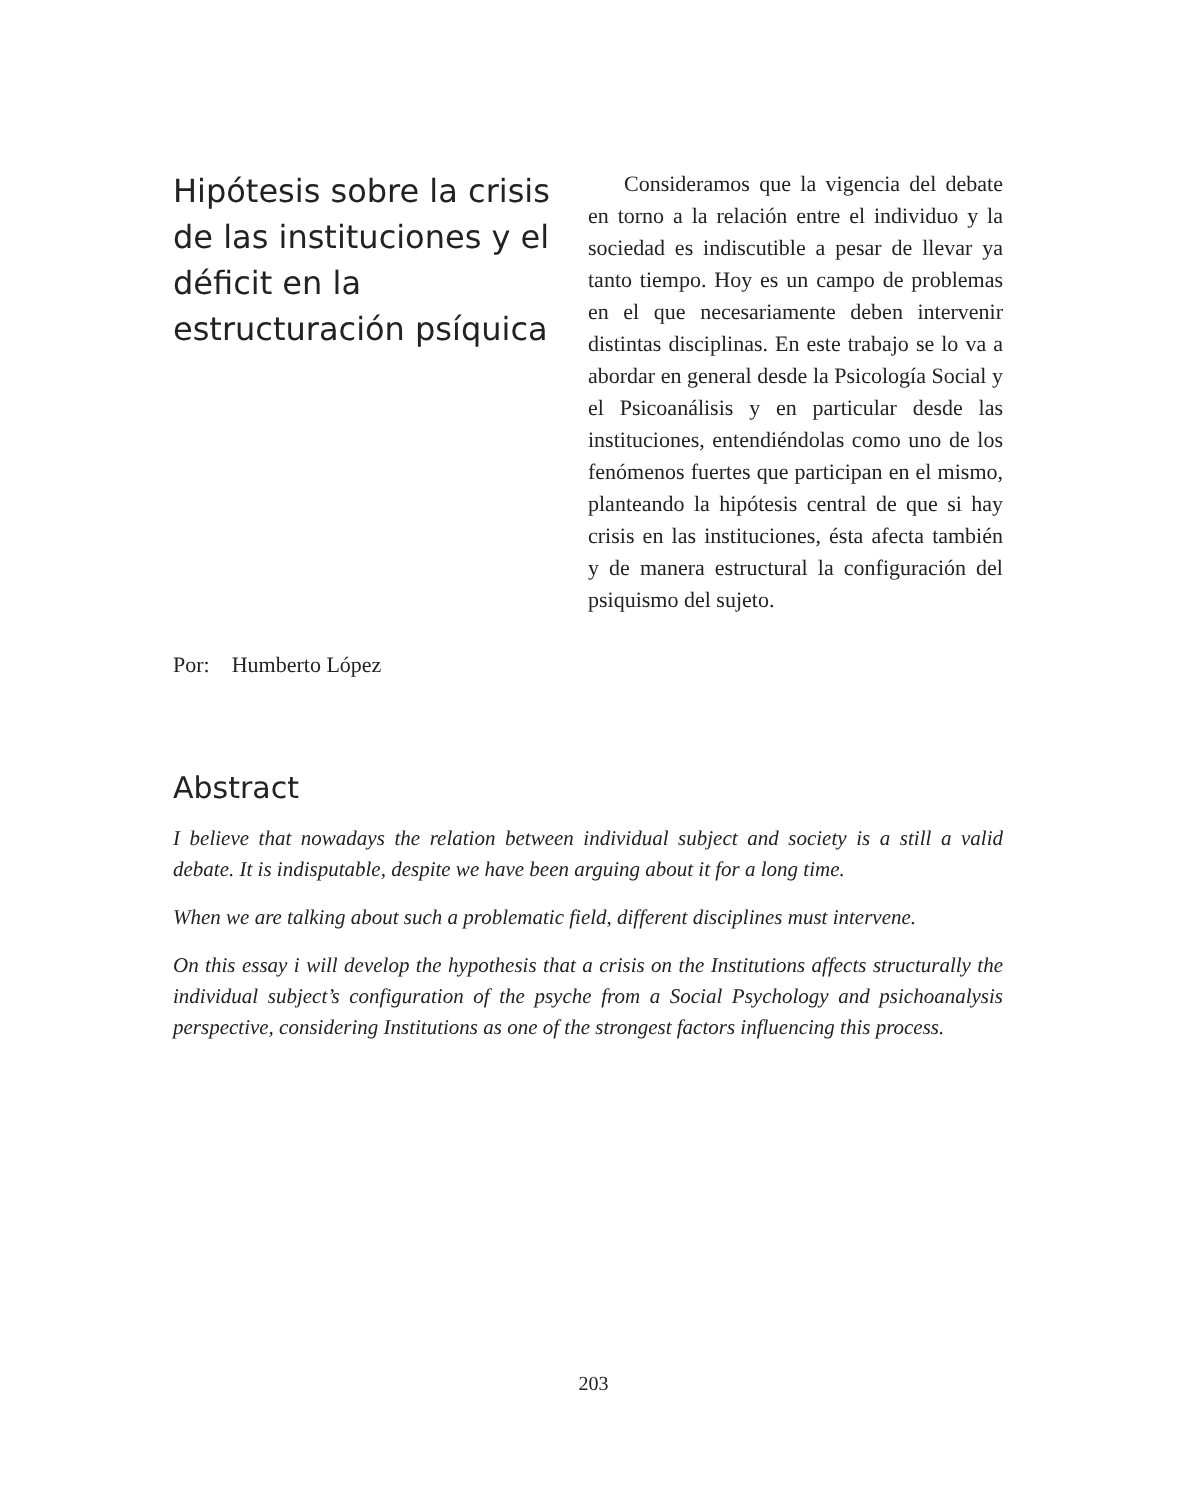Hipótesis sobre la crisis de las instituciones y el déficit en la estructuración psíquica
Por: Humberto López
Consideramos que la vigencia del debate en torno a la relación entre el individuo y la sociedad es indiscutible a pesar de llevar ya tanto tiempo. Hoy es un campo de problemas en el que necesariamente deben intervenir distintas disciplinas. En este trabajo se lo va a abordar en general desde la Psicología Social y el Psicoanálisis y en particular desde las instituciones, entendiéndolas como uno de los fenómenos fuertes que participan en el mismo, planteando la hipótesis central de que si hay crisis en las instituciones, ésta afecta también y de manera estructural la configuración del psiquismo del sujeto.
Abstract
I believe that nowadays the relation between individual subject and society is a still a valid debate. It is indisputable, despite we have been arguing about it for a long time.
When we are talking about such a problematic field, different disciplines must intervene.
On this essay i will develop the hypothesis that a crisis on the Institutions affects structurally the individual subject’s configuration of the psyche from a Social Psychology and psichoanalysis perspective, considering Institutions as one of the strongest factors influencing this process.
203